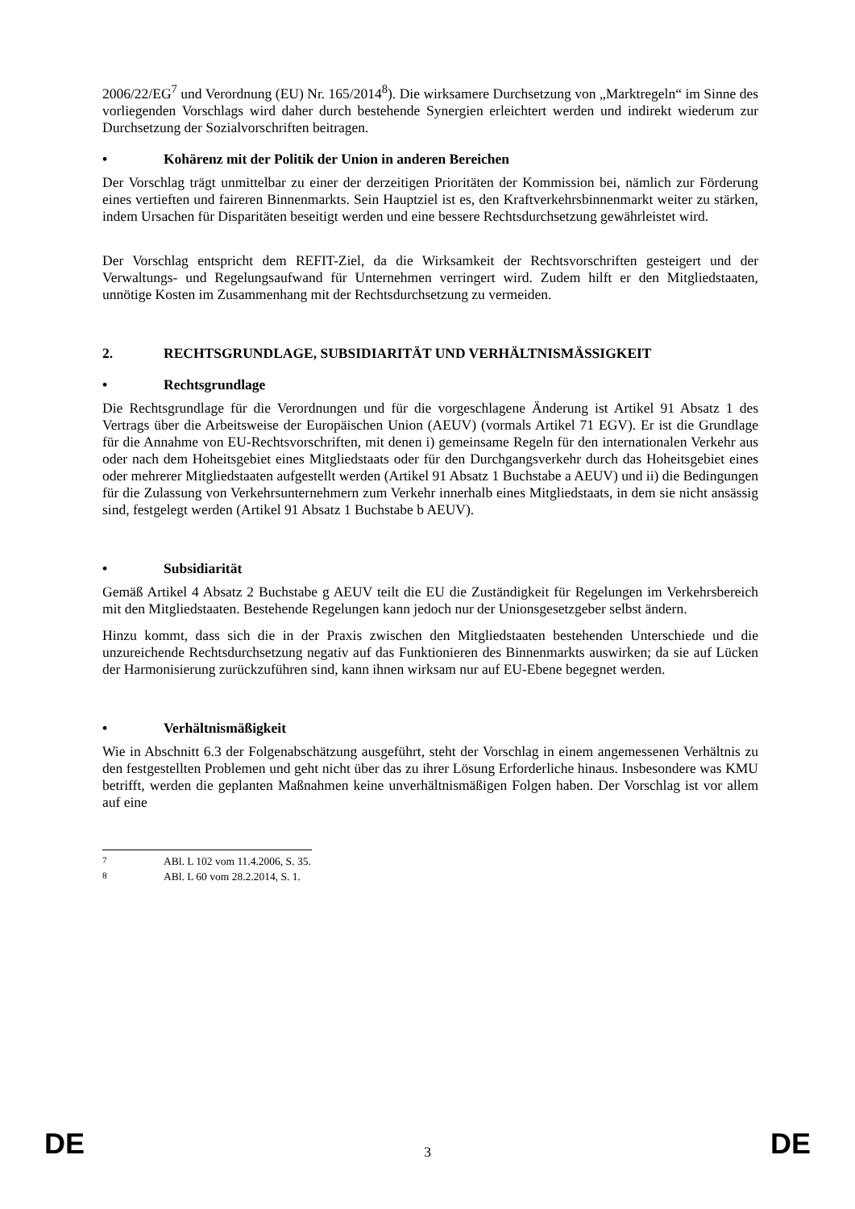2006/22/EG<sup>7</sup> und Verordnung (EU) Nr. 165/2014<sup>8</sup>). Die wirksamere Durchsetzung von „Marktregeln“ im Sinne des vorliegenden Vorschlags wird daher durch bestehende Synergien erleichtert werden und indirekt wiederum zur Durchsetzung der Sozialvorschriften beitragen.
• Kohärenz mit der Politik der Union in anderen Bereichen
Der Vorschlag trägt unmittelbar zu einer der derzeitigen Prioritäten der Kommission bei, nämlich zur Förderung eines vertieften und faireren Binnenmarkts. Sein Hauptziel ist es, den Kraftverkehrsbinnenmarkt weiter zu stärken, indem Ursachen für Disparitäten beseitigt werden und eine bessere Rechtsdurchsetzung gewährleistet wird.
Der Vorschlag entspricht dem REFIT-Ziel, da die Wirksamkeit der Rechtsvorschriften gesteigert und der Verwaltungs- und Regelungsaufwand für Unternehmen verringert wird. Zudem hilft er den Mitgliedstaaten, unnötige Kosten im Zusammenhang mit der Rechtsdurchsetzung zu vermeiden.
2. RECHTSGRUNDLAGE, SUBSIDIARITÄT UND VERHÄLTNISMÄSSIGKEIT
• Rechtsgrundlage
Die Rechtsgrundlage für die Verordnungen und für die vorgeschlagene Änderung ist Artikel 91 Absatz 1 des Vertrags über die Arbeitsweise der Europäischen Union (AEUV) (vormals Artikel 71 EGV). Er ist die Grundlage für die Annahme von EU-Rechtsvorschriften, mit denen i) gemeinsame Regeln für den internationalen Verkehr aus oder nach dem Hoheitsgebiet eines Mitgliedstaats oder für den Durchgangsverkehr durch das Hoheitsgebiet eines oder mehrerer Mitgliedstaaten aufgestellt werden (Artikel 91 Absatz 1 Buchstabe a AEUV) und ii) die Bedingungen für die Zulassung von Verkehrsunternehmern zum Verkehr innerhalb eines Mitgliedstaats, in dem sie nicht ansässig sind, festgelegt werden (Artikel 91 Absatz 1 Buchstabe b AEUV).
• Subsidiarität
Gemäß Artikel 4 Absatz 2 Buchstabe g AEUV teilt die EU die Zuständigkeit für Regelungen im Verkehrsbereich mit den Mitgliedstaaten. Bestehende Regelungen kann jedoch nur der Unionsgesetzgeber selbst ändern.
Hinzu kommt, dass sich die in der Praxis zwischen den Mitgliedstaaten bestehenden Unterschiede und die unzureichende Rechtsdurchsetzung negativ auf das Funktionieren des Binnenmarkts auswirken; da sie auf Lücken der Harmonisierung zurückzuführen sind, kann ihnen wirksam nur auf EU-Ebene begegnet werden.
• Verhältnismäßigkeit
Wie in Abschnitt 6.3 der Folgenabschätzung ausgeführt, steht der Vorschlag in einem angemessenen Verhältnis zu den festgestellten Problemen und geht nicht über das zu ihrer Lösung Erforderliche hinaus. Insbesondere was KMU betrifft, werden die geplanten Maßnahmen keine unverhältnismäßigen Folgen haben. Der Vorschlag ist vor allem auf eine
<sup>7</sup> ABl. L 102 vom 11.4.2006, S. 35.
<sup>8</sup> ABl. L 60 vom 28.2.2014, S. 1.
DE 3 DE